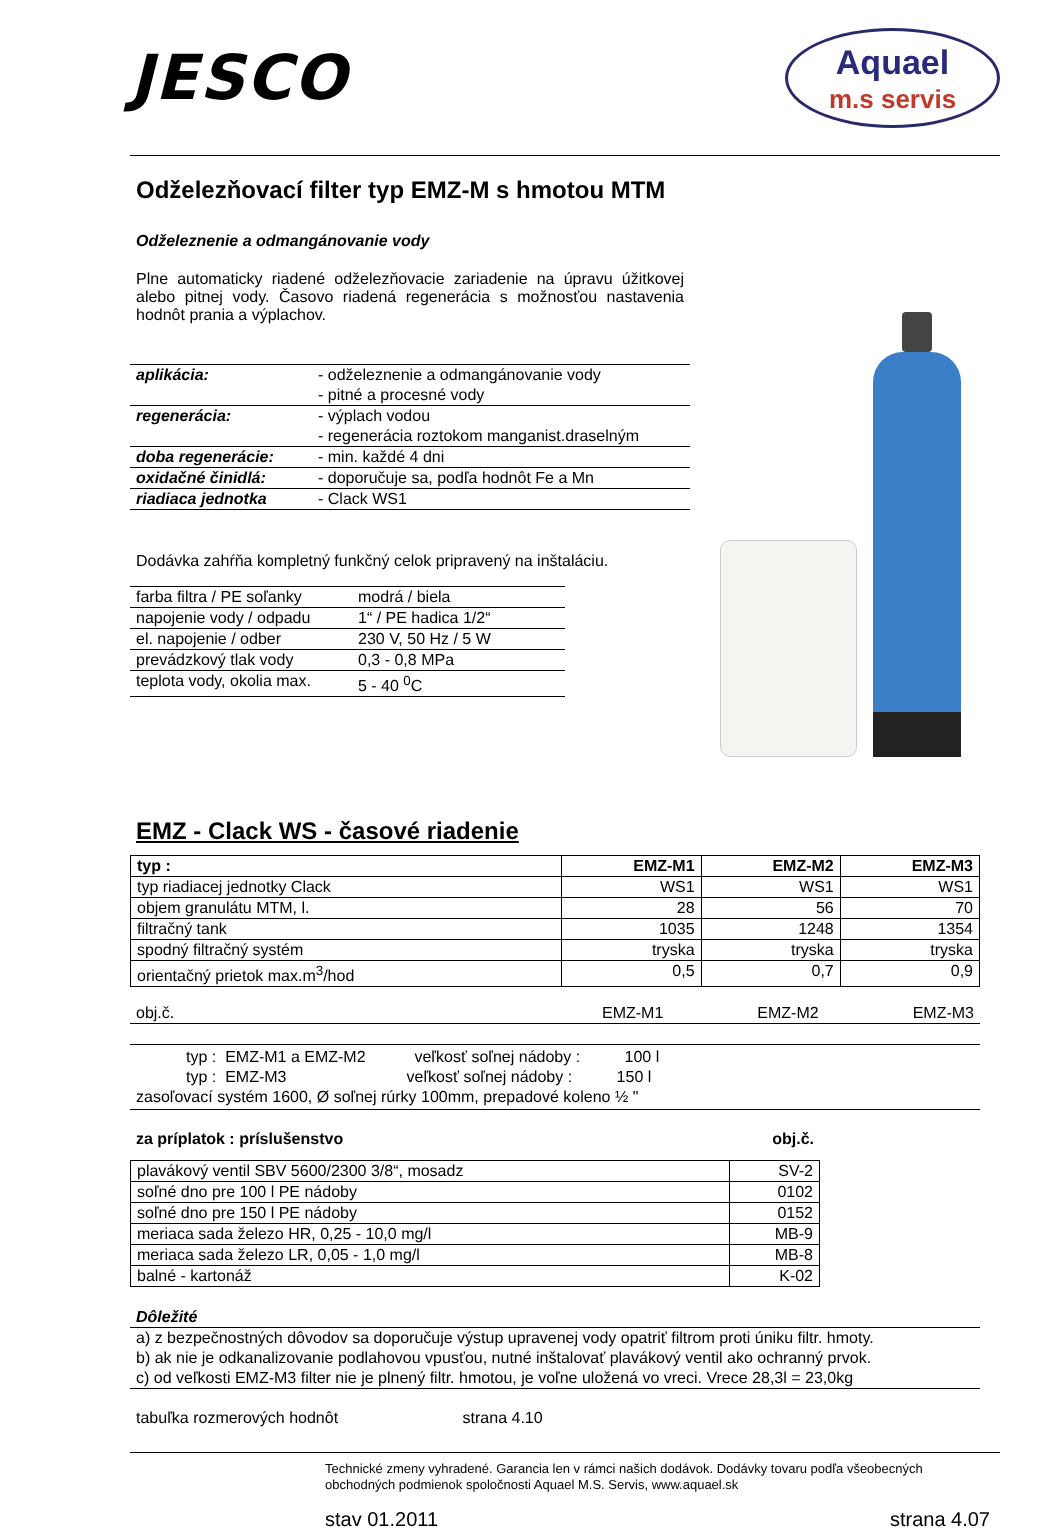JESCO
Aquael
m.s servis
Odželezňovací filter typ EMZ-M s hmotou MTM
Odželeznenie a odmangánovanie vody
Plne automaticky riadené odželezňovacie zariadenie na úpravu úžitkovej alebo pitnej vody. Časovo riadená regenerácia s možnosťou nastavenia hodnôt prania a výplachov.
| aplikácia: | - odželeznenie a odmangánovanie vody - pitné a procesné vody |
| regenerácia: | - výplach vodou - regenerácia roztokom manganist.draselným |
| doba regenerácie: | - min. každé 4 dni |
| oxidačné činidlá: | - doporučuje sa, podľa hodnôt Fe a Mn |
| riadiaca jednotka | - Clack WS1 |
Dodávka zahŕňa kompletný funkčný celok pripravený na inštaláciu.
| farba filtra / PE soľanky | modrá / biela |
| napojenie vody / odpadu | 1“ / PE hadica 1/2“ |
| el. napojenie / odber | 230 V, 50 Hz / 5 W |
| prevádzkový tlak vody | 0,3 - 0,8 MPa |
| teplota vody, okolia max. | 5 - 40 <sup>0</sup>C |
EMZ - Clack WS - časové riadenie
| typ : | EMZ-M1 | EMZ-M2 | EMZ-M3 |
| --- | --- | --- | --- |
| typ riadiacej jednotky Clack | WS1 | WS1 | WS1 |
| objem granulátu MTM, l. | 28 | 56 | 70 |
| filtračný tank | 1035 | 1248 | 1354 |
| spodný filtračný systém | tryska | tryska | tryska |
| orientačný prietok max.m<sup>3</sup>/hod | 0,5 | 0,7 | 0,9 |
| obj.č. | EMZ-M1 | EMZ-M2 | EMZ-M3 |
typ : EMZ-M1 a EMZ-M2 veľkosť soľnej nádoby : 100 l
typ : EMZ-M3 veľkosť soľnej nádoby : 150 l
zasoľovací systém 1600, Ø soľnej rúrky 100mm, prepadové koleno ½ "
za príplatok : príslušenstvo obj.č.
| plavákový ventil SBV 5600/2300 3/8“, mosadz | SV-2 |
| soľné dno pre 100 l PE nádoby | 0102 |
| soľné dno pre 150 l PE nádoby | 0152 |
| meriaca sada železo HR, 0,25 - 10,0 mg/l | MB-9 |
| meriaca sada železo LR, 0,05 - 1,0 mg/l | MB-8 |
| balné - kartonáž | K-02 |
Dôležité
a) z bezpečnostných dôvodov sa doporučuje výstup upravenej vody opatriť filtrom proti úniku filtr. hmoty.
b) ak nie je odkanalizovanie podlahovou vpusťou, nutné inštalovať plavákový ventil ako ochranný prvok.
c) od veľkosti EMZ-M3 filter nie je plnený filtr. hmotou, je voľne uložená vo vreci. Vrece 28,3l = 23,0kg
tabuľka rozmerových hodnôt strana 4.10
Technické zmeny vyhradené. Garancia len v rámci našich dodávok. Dodávky tovaru podľa všeobecných obchodných podmienok spoločnosti Aquael M.S. Servis, www.aquael.sk
stav 01.2011 strana 4.07